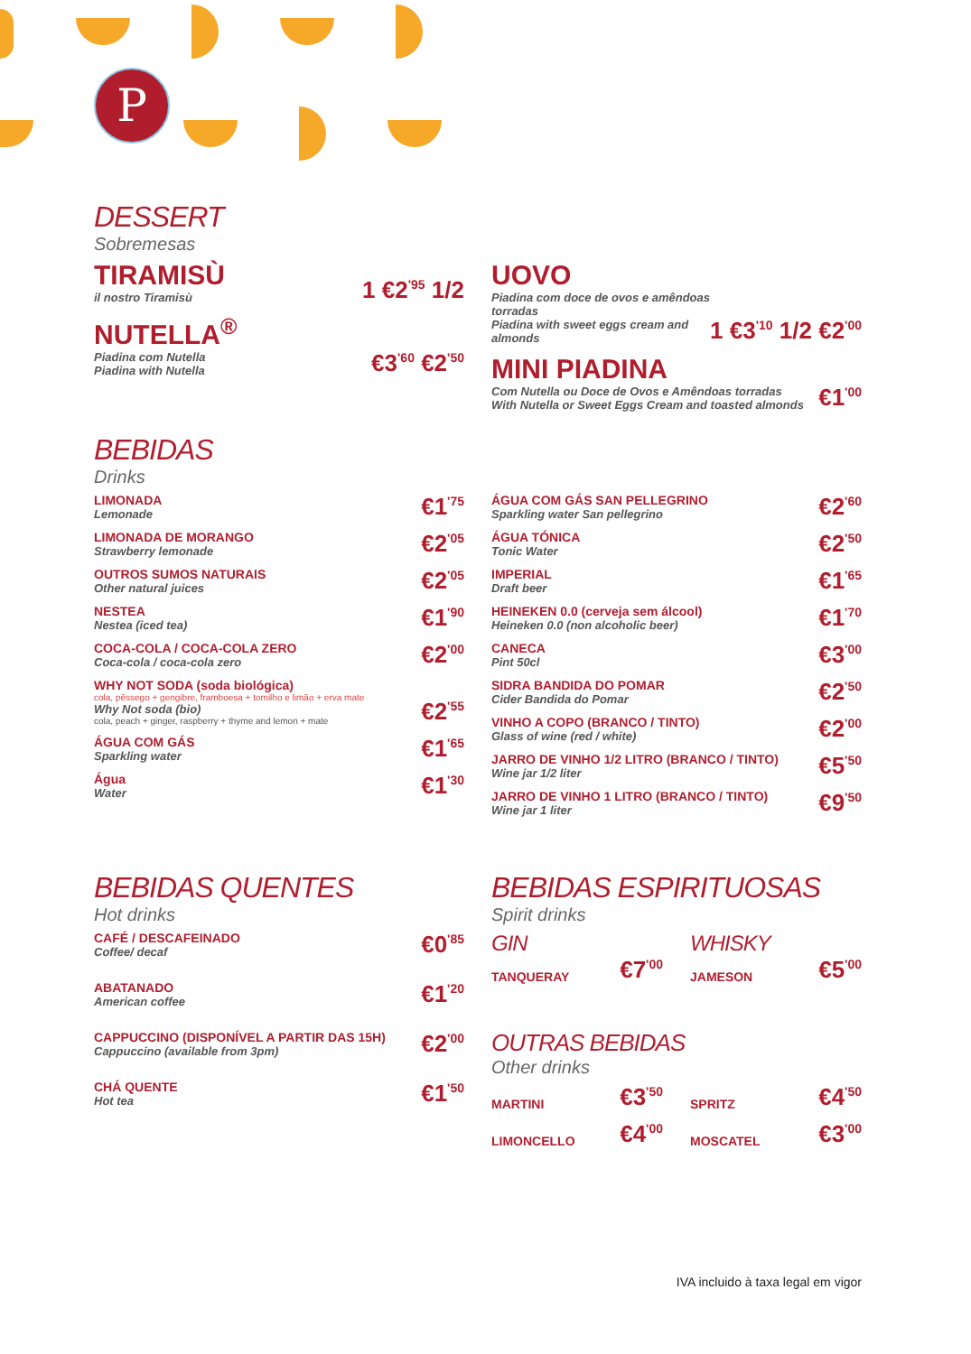P
DESSERT
Sobremesas
TIRAMISÙ
il nostro Tiramisù
1 €2<sup>'95</sup> 1/2
NUTELLA<sup>®</sup>
Piadina com Nutella
Piadina with Nutella
€3<sup>'60</sup> €2<sup>'50</sup>
UOVO
Piadina com doce de ovos e amêndoas torradas
Piadina with sweet eggs cream and almonds
1 €3<sup>'10</sup> 1/2 €2<sup>'00</sup>
MINI PIADINA
Com Nutella ou Doce de Ovos e Amêndoas torradas
With Nutella or Sweet Eggs Cream and toasted almonds
€1<sup>'00</sup>
BEBIDAS
Drinks
LIMONADA
Lemonade
€1<sup>'75</sup>
LIMONADA DE MORANGO
Strawberry lemonade
€2<sup>'05</sup>
OUTROS SUMOS NATURAIS
Other natural juices
€2<sup>'05</sup>
NESTEA
Nestea (iced tea)
€1<sup>'90</sup>
COCA-COLA / COCA-COLA ZERO
Coca-cola / coca-cola zero
€2<sup>'00</sup>
WHY NOT SODA (soda biológica)
cola, pêssego + gengibre, framboesa + tomilho e limão + erva mate
Why Not soda (bio)
cola, peach + ginger, raspberry + thyme and lemon + mate
€2<sup>'55</sup>
ÁGUA COM GÁS
Sparkling water
€1<sup>'65</sup>
Água
Water
€1<sup>'30</sup>
ÁGUA COM GÁS SAN PELLEGRINO
Sparkling water San pellegrino
€2<sup>'60</sup>
ÁGUA TÓNICA
Tonic Water
€2<sup>'50</sup>
IMPERIAL
Draft beer
€1<sup>'65</sup>
HEINEKEN 0.0 (cerveja sem álcool)
Heineken 0.0 (non alcoholic beer)
€1<sup>'70</sup>
CANECA
Pint 50cl
€3<sup>'00</sup>
SIDRA BANDIDA DO POMAR
Cider Bandida do Pomar
€2<sup>'50</sup>
VINHO A COPO (BRANCO / TINTO)
Glass of wine (red / white)
€2<sup>'00</sup>
JARRO DE VINHO 1/2 LITRO (BRANCO / TINTO)
Wine jar 1/2 liter
€5<sup>'50</sup>
JARRO DE VINHO 1 LITRO (BRANCO / TINTO)
Wine jar 1 liter
€9<sup>'50</sup>
BEBIDAS QUENTES
Hot drinks
CAFÉ / DESCAFEINADO
Coffee/ decaf
€0<sup>'85</sup>
ABATANADO
American coffee
€1<sup>'20</sup>
CAPPUCCINO (DISPONÍVEL A PARTIR DAS 15H)
Cappuccino (available from 3pm)
€2<sup>'00</sup>
CHÁ QUENTE
Hot tea
€1<sup>'50</sup>
BEBIDAS ESPIRITUOSAS
Spirit drinks
GIN
TANQUERAY €7<sup>'00</sup>
WHISKY
JAMESON €5<sup>'00</sup>
OUTRAS BEBIDAS
Other drinks
MARTINI €3<sup>'50</sup>
LIMONCELLO €4<sup>'00</sup>
SPRITZ €4<sup>'50</sup>
MOSCATEL €3<sup>'00</sup>
IVA incluido à taxa legal em vigor